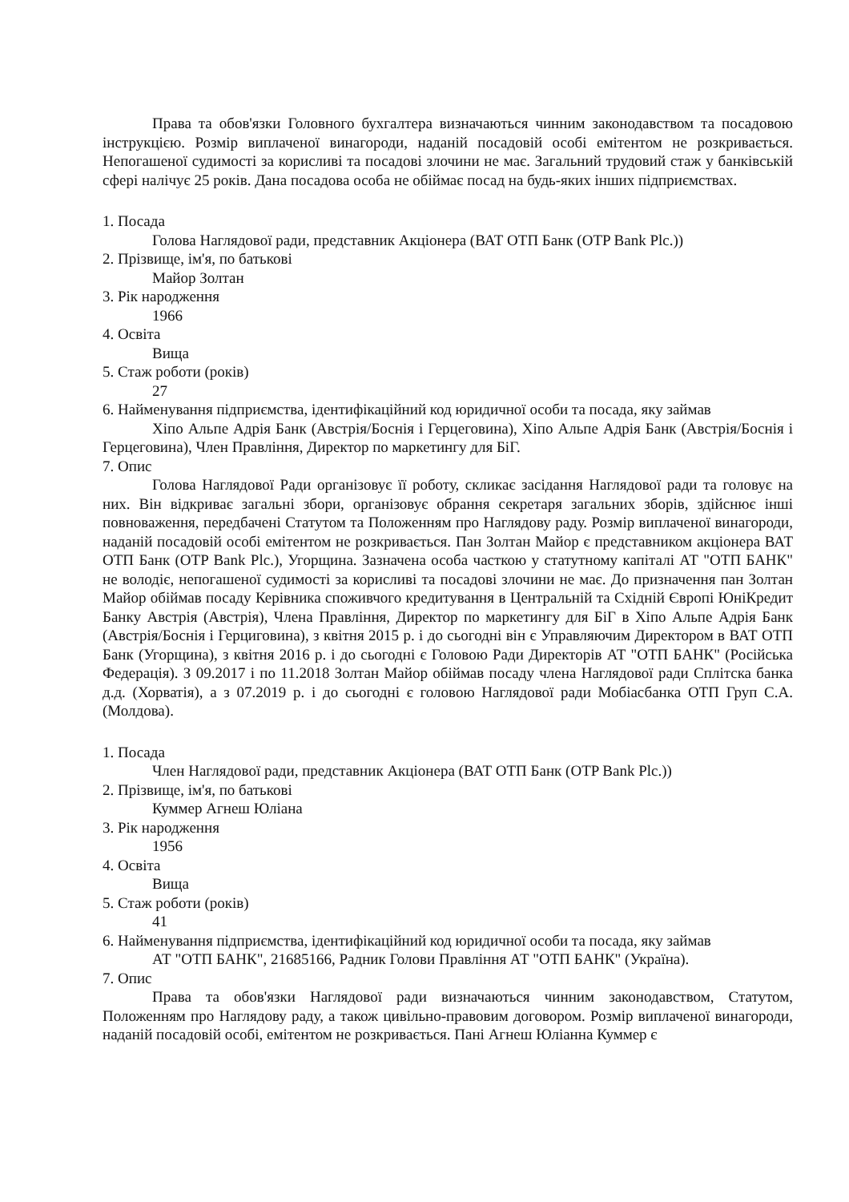Права та обов'язки Головного бухгалтера визначаються чинним законодавством та посадовою інструкцією. Розмір виплаченої винагороди, наданій посадовій особі емітентом не розкривається. Непогашеної судимості за корисливі та посадові злочини не має. Загальний трудовий стаж у банківській сфері налічує 25 років. Дана посадова особа не обіймає посад на будь-яких інших підприємствах.
1. Посада
Голова Наглядової ради, представник Акціонера (ВАТ ОТП Банк (OTP Bank Plc.))
2. Прізвище, ім'я, по батькові
Майор Золтан
3. Рік народження
1966
4. Освіта
Вища
5. Стаж роботи (років)
27
6. Найменування підприємства, ідентифікаційний код юридичної особи та посада, яку займав
Хіпо Альпе Адрія Банк (Австрія/Боснія і Герцеговина), Хіпо Альпе Адрія Банк (Австрія/Боснія і Герцеговина), Член Правління, Директор по маркетингу для БіГ.
7. Опис
Голова Наглядової Ради організовує її роботу, скликає засідання Наглядової ради та головує на них. Він відкриває загальні збори, організовує обрання секретаря загальних зборів, здійснює інші повноваження, передбачені Статутом та Положенням про Наглядову раду. Розмір виплаченої винагороди, наданій посадовій особі емітентом не розкривається. Пан Золтан Майор є представником акціонера ВАТ ОТП Банк (OTP Bank Plc.), Угорщина. Зазначена особа часткою у статутному капіталі АТ "ОТП БАНК" не володіє, непогашеної судимості за корисливі та посадові злочини не має. До призначення пан Золтан Майор обіймав посаду Керівника споживчого кредитування в Центральній та Східній Європі ЮніКредит Банку Австрія (Австрія), Члена Правління, Директор по маркетингу для БіГ в Хіпо Альпе Адрія Банк (Австрія/Боснія і Герциговина), з квітня 2015 р. і до сьогодні він є Управляючим Директором в ВАТ ОТП Банк (Угорщина), з квітня 2016 р. і до сьогодні є Головою Ради Директорів АТ "ОТП БАНК" (Російська Федерація). З 09.2017 і по 11.2018 Золтан Майор обіймав посаду члена Наглядової ради Сплітска банка д.д. (Хорватія), а з 07.2019 р. і до сьогодні є головою Наглядової ради Мобіасбанка ОТП Груп С.А. (Молдова).
1. Посада
Член Наглядової ради, представник Акціонера (ВАТ ОТП Банк (OTP Bank Plc.))
2. Прізвище, ім'я, по батькові
Куммер Агнеш Юліана
3. Рік народження
1956
4. Освіта
Вища
5. Стаж роботи (років)
41
6. Найменування підприємства, ідентифікаційний код юридичної особи та посада, яку займав
АТ "ОТП БАНК", 21685166, Радник Голови Правління АТ "ОТП БАНК" (Україна).
7. Опис
Права та обов'язки Наглядової ради визначаються чинним законодавством, Статутом, Положенням про Наглядову раду, а також цивільно-правовим договором. Розмір виплаченої винагороди, наданій посадовій особі, емітентом не розкривається. Пані Агнеш Юліанна Куммер є